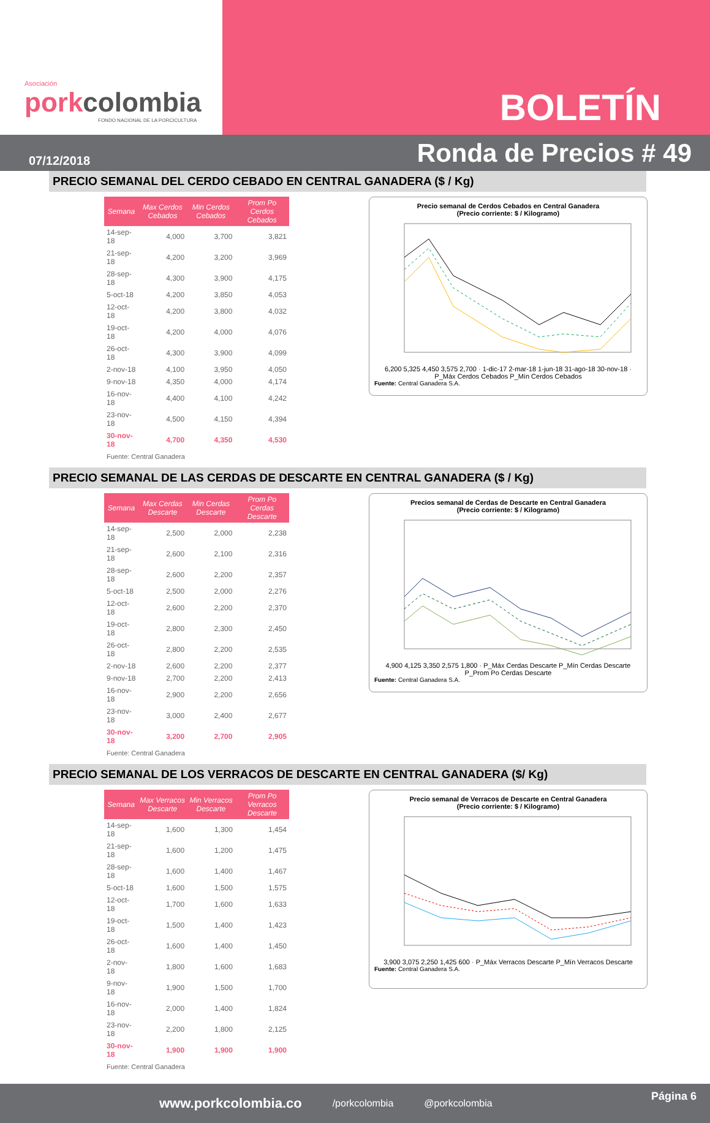Asociación
porkcolombia
FONDO NACIONAL DE LA PORCICULTURA
BOLETÍN
07/12/2018 Ronda de Precios # 49
PRECIO SEMANAL DEL CERDO CEBADO EN CENTRAL GANADERA ($ / Kg)
| Semana | Max Cerdos Cebados | Min Cerdos Cebados | Prom Po Cerdos Cebados |
| --- | --- | --- | --- |
| 14-sep-18 | 4,000 | 3,700 | 3,821 |
| 21-sep-18 | 4,200 | 3,200 | 3,969 |
| 28-sep-18 | 4,300 | 3,900 | 4,175 |
| 5-oct-18 | 4,200 | 3,850 | 4,053 |
| 12-oct-18 | 4,200 | 3,800 | 4,032 |
| 19-oct-18 | 4,200 | 4,000 | 4,076 |
| 26-oct-18 | 4,300 | 3,900 | 4,099 |
| 2-nov-18 | 4,100 | 3,950 | 4,050 |
| 9-nov-18 | 4,350 | 4,000 | 4,174 |
| 16-nov-18 | 4,400 | 4,100 | 4,242 |
| 23-nov-18 | 4,500 | 4,150 | 4,394 |
| 30-nov-18 | 4,700 | 4,350 | 4,530 |
Fuente: Central Ganadera
Precio semanal de Cerdos Cebados en Central Ganadera
(Precio corriente: $ / Kilogramo)
6,200 5,325 4,450 3,575 2,700 · 1-dic-17 2-mar-18 1-jun-18 31-ago-18 30-nov-18 · P_Máx Cerdos Cebados P_Mín Cerdos Cebados
Fuente: Central Ganadera S.A.
PRECIO SEMANAL DE LAS CERDAS DE DESCARTE EN CENTRAL GANADERA ($ / Kg)
| Semana | Max Cerdas Descarte | Min Cerdas Descarte | Prom Po Cerdas Descarte |
| --- | --- | --- | --- |
| 14-sep-18 | 2,500 | 2,000 | 2,238 |
| 21-sep-18 | 2,600 | 2,100 | 2,316 |
| 28-sep-18 | 2,600 | 2,200 | 2,357 |
| 5-oct-18 | 2,500 | 2,000 | 2,276 |
| 12-oct-18 | 2,600 | 2,200 | 2,370 |
| 19-oct-18 | 2,800 | 2,300 | 2,450 |
| 26-oct-18 | 2,800 | 2,200 | 2,535 |
| 2-nov-18 | 2,600 | 2,200 | 2,377 |
| 9-nov-18 | 2,700 | 2,200 | 2,413 |
| 16-nov-18 | 2,900 | 2,200 | 2,656 |
| 23-nov-18 | 3,000 | 2,400 | 2,677 |
| 30-nov-18 | 3,200 | 2,700 | 2,905 |
Fuente: Central Ganadera
Precios semanal de Cerdas de Descarte en Central Ganadera
(Precio corriente: $ / Kilogramo)
4,900 4,125 3,350 2,575 1,800 · P_Máx Cerdas Descarte P_Mín Cerdas Descarte P_Prom Po Cerdas Descarte
Fuente: Central Ganadera S.A.
PRECIO SEMANAL DE LOS VERRACOS DE DESCARTE EN CENTRAL GANADERA ($/ Kg)
| Semana | Max Verracos Descarte | Min Verracos Descarte | Prom Po Verracos Descarte |
| --- | --- | --- | --- |
| 14-sep-18 | 1,600 | 1,300 | 1,454 |
| 21-sep-18 | 1,600 | 1,200 | 1,475 |
| 28-sep-18 | 1,600 | 1,400 | 1,467 |
| 5-oct-18 | 1,600 | 1,500 | 1,575 |
| 12-oct-18 | 1,700 | 1,600 | 1,633 |
| 19-oct-18 | 1,500 | 1,400 | 1,423 |
| 26-oct-18 | 1,600 | 1,400 | 1,450 |
| 2-nov-18 | 1,800 | 1,600 | 1,683 |
| 9-nov-18 | 1,900 | 1,500 | 1,700 |
| 16-nov-18 | 2,000 | 1,400 | 1,824 |
| 23-nov-18 | 2,200 | 1,800 | 2,125 |
| 30-nov-18 | 1,900 | 1,900 | 1,900 |
Fuente: Central Ganadera
Precio semanal de Verracos de Descarte en Central Ganadera
(Precio corriente: $ / Kilogramo)
3,900 3,075 2,250 1,425 600 · P_Máx Verracos Descarte P_Mín Verracos Descarte
Fuente: Central Ganadera S.A.
www.porkcolombia.co /porkcolombia @porkcolombia
Página 6